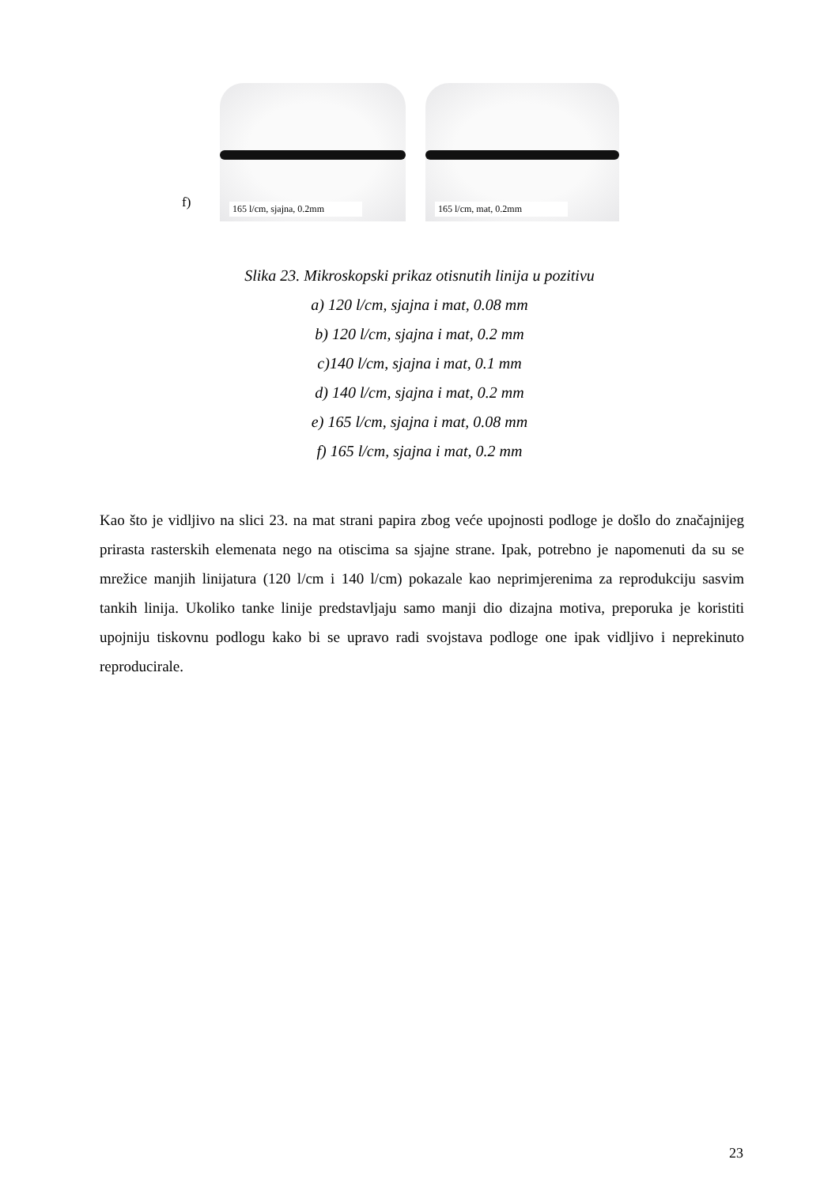f)
165 l/cm, sjajna, 0.2mm
165 l/cm, mat, 0.2mm
Slika 23. Mikroskopski prikaz otisnutih linija u pozitivu
a) 120 l/cm, sjajna i mat, 0.08 mm
b) 120 l/cm, sjajna i mat, 0.2 mm
c)140 l/cm, sjajna i mat, 0.1 mm
d) 140 l/cm, sjajna i mat, 0.2 mm
e) 165 l/cm, sjajna i mat, 0.08 mm
f) 165 l/cm, sjajna i mat, 0.2 mm
Kao što je vidljivo na slici 23. na mat strani papira zbog veće upojnosti podloge je došlo do značajnijeg prirasta rasterskih elemenata nego na otiscima sa sjajne strane. Ipak, potrebno je napomenuti da su se mrežice manjih linijatura (120 l/cm i 140 l/cm) pokazale kao neprimjerenima za reprodukciju sasvim tankih linija. Ukoliko tanke linije predstavljaju samo manji dio dizajna motiva, preporuka je koristiti upojniju tiskovnu podlogu kako bi se upravo radi svojstava podloge one ipak vidljivo i neprekinuto reproducirale.
23